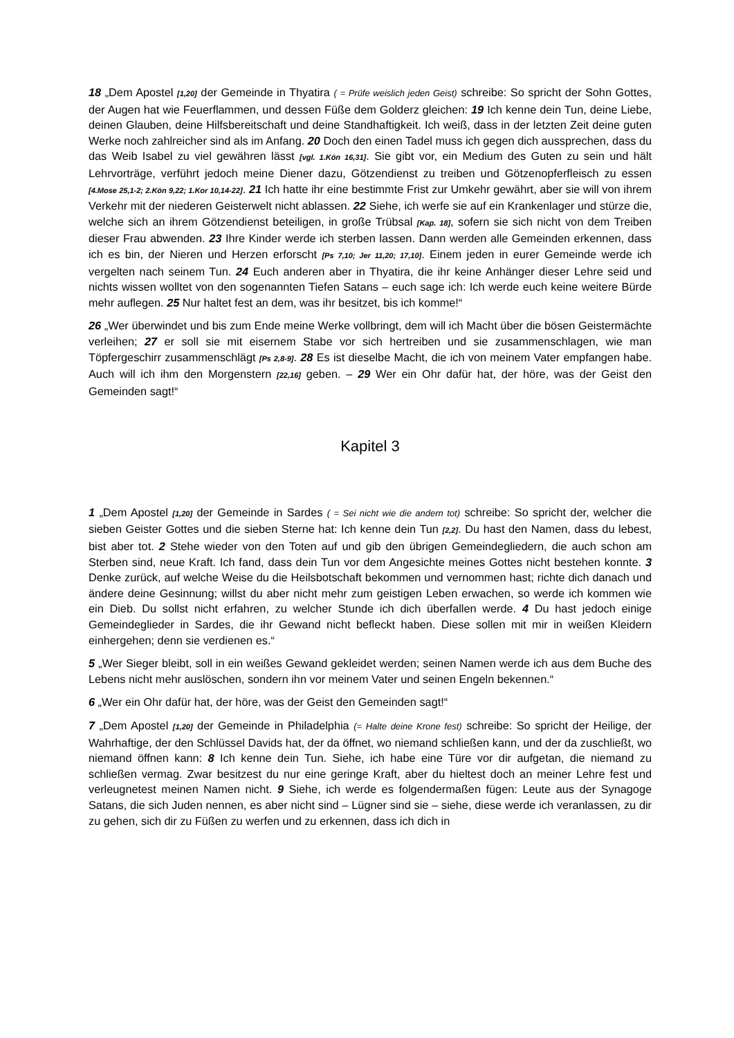18 „Dem Apostel [1,20] der Gemeinde in Thyatira ( = Prüfe weislich jeden Geist) schreibe: So spricht der Sohn Gottes, der Augen hat wie Feuerflammen, und dessen Füße dem Golderz gleichen: 19 Ich kenne dein Tun, deine Liebe, deinen Glauben, deine Hilfsbereitschaft und deine Standhaftigkeit. Ich weiß, dass in der letzten Zeit deine guten Werke noch zahlreicher sind als im Anfang. 20 Doch den einen Tadel muss ich gegen dich aussprechen, dass du das Weib Isabel zu viel gewähren lässt [vgl. 1.Kön 16,31]. Sie gibt vor, ein Medium des Guten zu sein und hält Lehrvorträge, verführt jedoch meine Diener dazu, Götzendienst zu treiben und Götzenopferfleisch zu essen [4.Mose 25,1-2; 2.Kön 9,22; 1.Kor 10,14-22]. 21 Ich hatte ihr eine bestimmte Frist zur Umkehr gewährt, aber sie will von ihrem Verkehr mit der niederen Geisterwelt nicht ablassen. 22 Siehe, ich werfe sie auf ein Krankenlager und stürze die, welche sich an ihrem Götzendienst beteiligen, in große Trübsal [Kap. 18], sofern sie sich nicht von dem Treiben dieser Frau abwenden. 23 Ihre Kinder werde ich sterben lassen. Dann werden alle Gemeinden erkennen, dass ich es bin, der Nieren und Herzen erforscht [Ps 7,10; Jer 11,20; 17,10]. Einem jeden in eurer Gemeinde werde ich vergelten nach seinem Tun. 24 Euch anderen aber in Thyatira, die ihr keine Anhänger dieser Lehre seid und nichts wissen wolltet von den sogenannten Tiefen Satans – euch sage ich: Ich werde euch keine weitere Bürde mehr auflegen. 25 Nur haltet fest an dem, was ihr besitzet, bis ich komme!“
26 „Wer überwindet und bis zum Ende meine Werke vollbringt, dem will ich Macht über die bösen Geistermächte verleihen; 27 er soll sie mit eisernem Stabe vor sich hertreiben und sie zusammenschlagen, wie man Töpfergeschirr zusammenschlägt [Ps 2,8-9]. 28 Es ist dieselbe Macht, die ich von meinem Vater empfangen habe. Auch will ich ihm den Morgenstern [22,16] geben. – 29 Wer ein Ohr dafür hat, der höre, was der Geist den Gemeinden sagt!“
Kapitel 3
1 „Dem Apostel [1,20] der Gemeinde in Sardes ( = Sei nicht wie die andern tot) schreibe: So spricht der, welcher die sieben Geister Gottes und die sieben Sterne hat: Ich kenne dein Tun [2,2]. Du hast den Namen, dass du lebest, bist aber tot. 2 Stehe wieder von den Toten auf und gib den übrigen Gemeindegliedern, die auch schon am Sterben sind, neue Kraft. Ich fand, dass dein Tun vor dem Angesichte meines Gottes nicht bestehen konnte. 3 Denke zurück, auf welche Weise du die Heilsbotschaft bekommen und vernommen hast; richte dich danach und ändere deine Gesinnung; willst du aber nicht mehr zum geistigen Leben erwachen, so werde ich kommen wie ein Dieb. Du sollst nicht erfahren, zu welcher Stunde ich dich überfallen werde. 4 Du hast jedoch einige Gemeindeglieder in Sardes, die ihr Gewand nicht befleckt haben. Diese sollen mit mir in weißen Kleidern einhergehen; denn sie verdienen es.“
5 „Wer Sieger bleibt, soll in ein weißes Gewand gekleidet werden; seinen Namen werde ich aus dem Buche des Lebens nicht mehr auslöschen, sondern ihn vor meinem Vater und seinen Engeln bekennen.“
6 „Wer ein Ohr dafür hat, der höre, was der Geist den Gemeinden sagt!“
7 „Dem Apostel [1,20] der Gemeinde in Philadelphia (= Halte deine Krone fest) schreibe: So spricht der Heilige, der Wahrhaftige, der den Schlüssel Davids hat, der da öffnet, wo niemand schließen kann, und der da zuschließt, wo niemand öffnen kann: 8 Ich kenne dein Tun. Siehe, ich habe eine Türe vor dir aufgetan, die niemand zu schließen vermag. Zwar besitzest du nur eine geringe Kraft, aber du hieltest doch an meiner Lehre fest und verleugnetest meinen Namen nicht. 9 Siehe, ich werde es folgendermaßen fügen: Leute aus der Synagoge Satans, die sich Juden nennen, es aber nicht sind – Lügner sind sie – siehe, diese werde ich veranlassen, zu dir zu gehen, sich dir zu Füßen zu werfen und zu erkennen, dass ich dich in